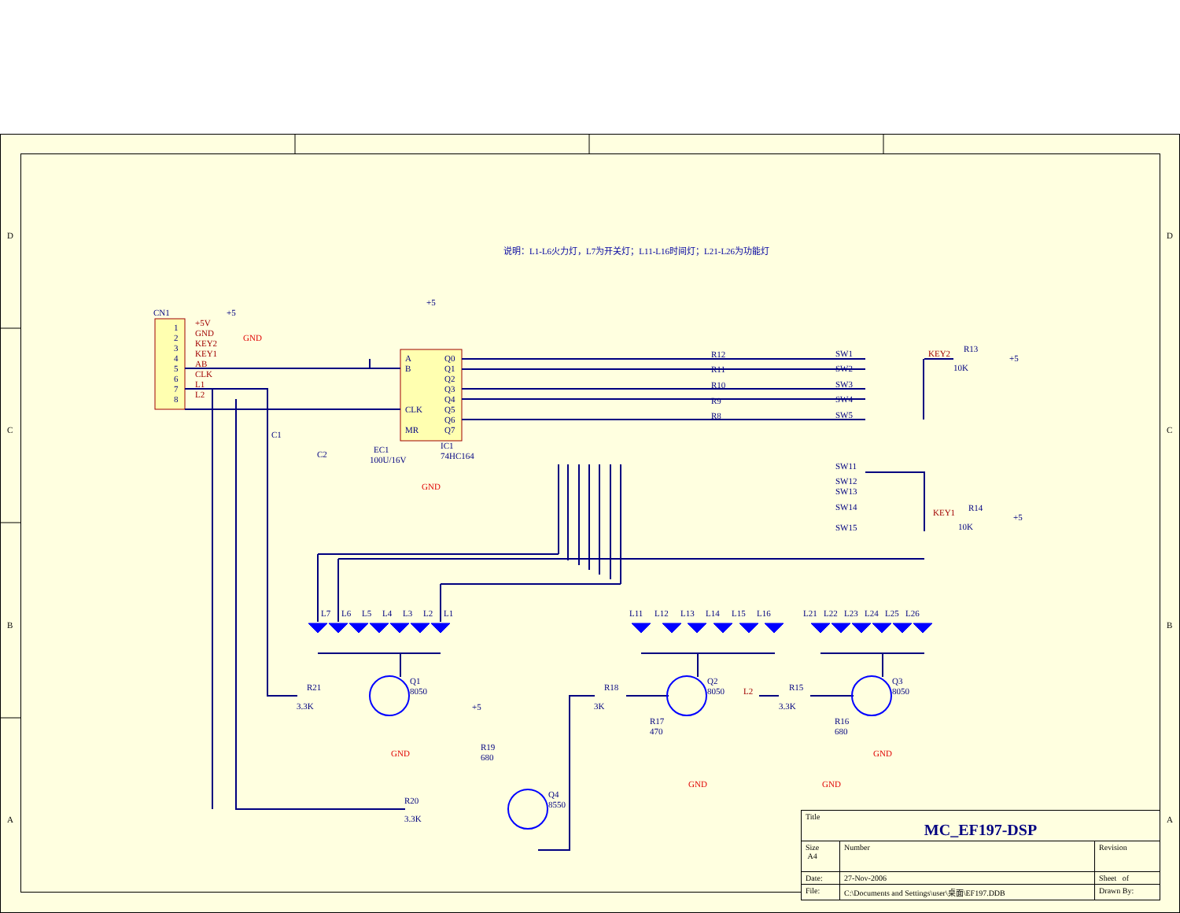D
C
B
A
D
C
B
A
CN1
1
2
3
4
5
6
7
8
+5
+5
IC1
74HC164
A
B
CLK
MR
Q0
Q1
Q2
Q3
Q4
Q5
Q6
Q7
C1
C2
EC1
100U/16V
R12
R11
R10
R9
R8
SW1
SW2
SW3
SW4
SW5
SW11
SW12
SW13
SW14
SW15
R13
10K
+5
R14
10K
+5
L7
L6
L5
L4
L3
L2
L1
L11
L12
L13
L14
L15
L16
L21
L22
L23
L24
L25
L26
R21
3.3K
Q1
8050
R18
3K
Q2
8050
R17
470
R15
3.3K
Q3
8050
R16
680
+5
R19
680
Q4
8550
R20
3.3K
+5V
GND
KEY2
KEY1
AB
CLK
L1
L2
KEY2
KEY1
L2
GND
GND
GND
GND
GND
GND
说明：L1-L6火力灯，L7为开关灯；L11-L16时间灯；L21-L26为功能灯
| Title MC_EF197-DSP | | |
| Size A4 | Number | Revision |
| Date: | 27-Nov-2006 | Sheet of |
| File: | C:\Documents and Settings\user\桌面\EF197.DDB | Drawn By: |